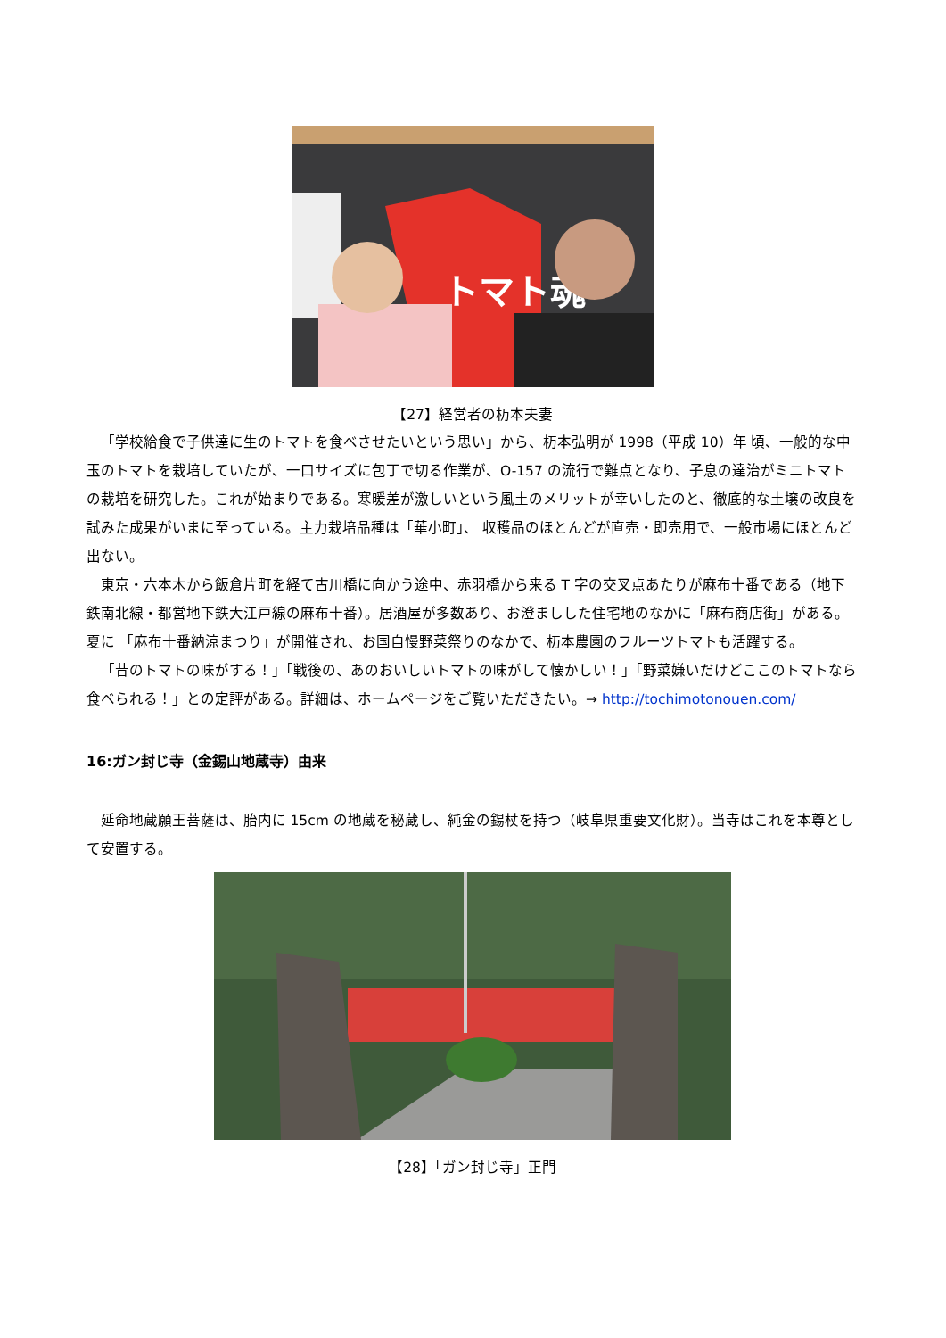トマト魂
【27】経営者の杤本夫妻
「学校給食で子供達に生のトマトを食べさせたいという思い」から、杤本弘明が 1998（平成 10）年 頃、一般的な中玉のトマトを栽培していたが、一口サイズに包丁で切る作業が、O-157 の流行で難点となり、子息の達治がミニトマトの栽培を研究した。これが始まりである。寒暖差が激しいという風土のメリットが幸いしたのと、徹底的な土壌の改良を試みた成果がいまに至っている。主力栽培品種は「華小町」、 収穫品のほとんどが直売・即売用で、一般市場にほとんど出ない。
東京・六本木から飯倉片町を経て古川橋に向かう途中、赤羽橋から来る T 字の交叉点あたりが麻布十番である（地下鉄南北線・都営地下鉄大江戸線の麻布十番）。居酒屋が多数あり、お澄ましした住宅地のなかに「麻布商店街」がある。夏に 「麻布十番納涼まつり」が開催され、お国自慢野菜祭りのなかで、杤本農園のフルーツトマトも活躍する。
「昔のトマトの味がする！」「戦後の、あのおいしいトマトの味がして懐かしい！」「野菜嫌いだけどここのトマトなら食べられる！」との定評がある。詳細は、ホームページをご覧いただきたい。→ http://tochimotonouen.com/
16:ガン封じ寺（金錫山地蔵寺）由来
延命地蔵願王菩薩は、胎内に 15cm の地蔵を秘蔵し、純金の錫杖を持つ（岐阜県重要文化財）。当寺はこれを本尊として安置する。
【28】「ガン封じ寺」正門